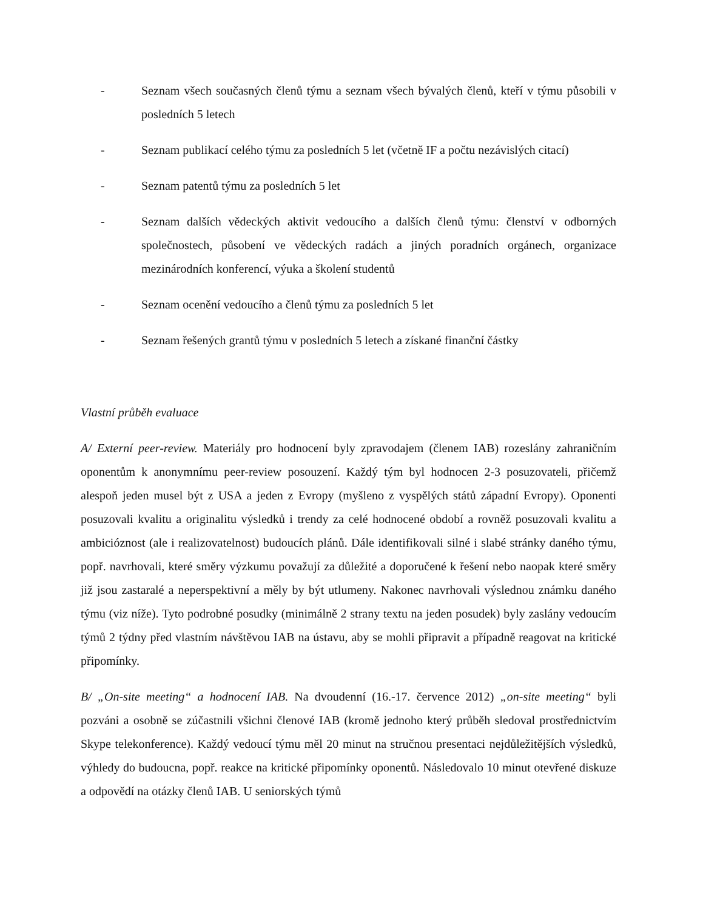- Seznam všech současných členů týmu a seznam všech bývalých členů, kteří v týmu působili v posledních 5 letech
- Seznam publikací celého týmu za posledních 5 let (včetně IF a počtu nezávislých citací)
- Seznam patentů týmu za posledních 5 let
- Seznam dalších vědeckých aktivit vedoucího a dalších členů týmu: členství v odborných společnostech, působení ve vědeckých radách a jiných poradních orgánech, organizace mezinárodních konferencí, výuka a školení studentů
- Seznam ocenění vedoucího a členů týmu za posledních 5 let
- Seznam řešených grantů týmu v posledních 5 letech a získané finanční částky
Vlastní průběh evaluace
A/ Externí peer-review. Materiály pro hodnocení byly zpravodajem (členem IAB) rozeslány zahraničním oponentům k anonymnímu peer-review posouzení. Každý tým byl hodnocen 2-3 posuzovateli, přičemž alespoň jeden musel být z USA a jeden z Evropy (myšleno z vyspělých států západní Evropy). Oponenti posuzovali kvalitu a originalitu výsledků i trendy za celé hodnocené období a rovněž posuzovali kvalitu a ambicióznost (ale i realizovatelnost) budoucích plánů. Dále identifikovali silné i slabé stránky daného týmu, popř. navrhovali, které směry výzkumu považují za důležité a doporučené k řešení nebo naopak které směry již jsou zastaralé a neperspektivní a měly by být utlumeny. Nakonec navrhovali výslednou známku daného týmu (viz níže). Tyto podrobné posudky (minimálně 2 strany textu na jeden posudek) byly zaslány vedoucím týmů 2 týdny před vlastním návštěvou IAB na ústavu, aby se mohli připravit a případně reagovat na kritické připomínky.
B/ „On-site meeting“ a hodnocení IAB. Na dvoudenní (16.-17. července 2012) „on-site meeting“ byli pozváni a osobně se zúčastnili všichni členové IAB (kromě jednoho který průběh sledoval prostřednictvím Skype telekonference). Každý vedoucí týmu měl 20 minut na stručnou presentaci nejdůležitějších výsledků, výhledy do budoucna, popř. reakce na kritické připomínky oponentů. Následovalo 10 minut otevřené diskuze a odpovědí na otázky členů IAB. U seniorských týmů